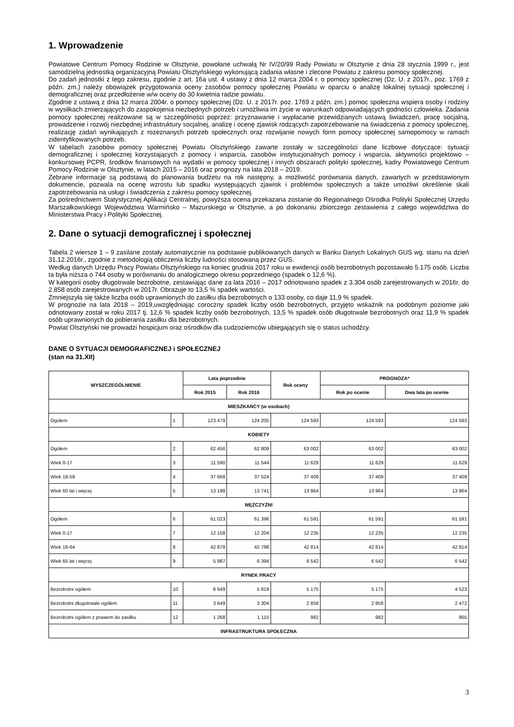1. Wprowadzenie
Powiatowe Centrum Pomocy Rodzinie w Olsztynie, powołane uchwałą Nr IV/20/99 Rady Powiatu w Olsztynie z dnia 28 stycznia 1999 r., jest samodzielną jednostką organizacyjną Powiatu Olsztyńskiego wykonującą zadania własne i zlecone Powiatu z zakresu pomocy społecznej.
Do zadań jednostki z tego zakresu, zgodnie z art. 16a ust. 4 ustawy z dnia 12 marca 2004 r. o pomocy społecznej (Dz. U. z 2017r., poz. 1769 z późn. zm.) należy obowiązek przygotowania oceny zasobów pomocy społecznej Powiatu w oparciu o analizę lokalnej sytuacji społecznej i demograficznej oraz przedłożenie w/w oceny do 30 kwietnia radzie powiatu.
Zgodnie z ustawą z dnia 12 marca 2004r. o pomocy społecznej (Dz. U. z 2017r. poz. 1769 z późn. zm.) pomoc społeczna wspiera osoby i rodziny w wysiłkach zmierzających do zaspokojenia niezbędnych potrzeb i umożliwia im życie w warunkach odpowiadających godności człowieka. Zadania pomocy społecznej realizowane są w szczególności poprzez: przyznawanie i wypłacanie przewidzianych ustawą świadczeń, pracę socjalną, prowadzenie i rozwój niezbędnej infrastruktury socjalnej, analizę i ocenę zjawisk rodzących zapotrzebowanie na świadczenia z pomocy społecznej, realizację zadań wynikających z rozeznanych potrzeb społecznych oraz rozwijanie nowych form pomocy społecznej samopomocy w ramach zidentyfikowanych potrzeb.
W tabelach zasobów pomocy społecznej Powiatu Olsztyńskiego zawarte zostały w szczególności dane liczbowe dotyczące: sytuacji demograficznej i społecznej korzystających z pomocy i wsparcia, zasobów instytucjonalnych pomocy i wsparcia, aktywności projektowo – konkursowej PCPR, środków finansowych na wydatki w pomocy społecznej i innych obszarach polityki społecznej, kadry Powiatowego Centrum Pomocy Rodzinie w Olsztynie, w latach 2015 – 2016 oraz prognozy na lata 2018 – 2019.
Zebrane informacje są podstawą do planowania budżetu na rok następny, a możliwość porównania danych, zawartych w przedstawionym dokumencie, pozwala na ocenę wzrostu lub spadku występujących zjawisk i problemów społecznych a także umożliwi określenie skali zapotrzebowania na usługi i świadczenia z zakresu pomocy społecznej.
Za pośrednictwem Statystycznej Aplikacji Centralnej, powyższa ocena przekazana zostanie do Regionalnego Ośrodka Polityki Społecznej Urzędu Marszałkowskiego Województwa Warmińsko – Mazurskiego w Olsztynie, a po dokonaniu zbiorczego zestawienia z całego województwa do Ministerstwa Pracy i Polityki Społecznej.
2. Dane o sytuacji demograficznej i społecznej
Tabela 2 wiersze 1 – 9 zasilane zostały automatycznie na podstawie publikowanych danych w Banku Danych Lokalnych GUS wg. stanu na dzień 31.12.2016r., zgodnie z metodologią obliczenia liczby ludności stosowaną przez GUS.
Według danych Urzędu Pracy Powiatu Olsztyńskiego na koniec grudnia 2017 roku w ewidencji osób bezrobotnych pozostawało 5.175 osób. Liczba ta była niższa o 744 osoby w porównaniu do analogicznego okresu poprzedniego (spadek o 12,6 %).
W kategorii osoby długotrwale bezrobotne, zestawiając dane za lata 2016 – 2017 odnotowano spadek z 3.304 osób zarejestrowanych w 2016r. do 2.858 osób zarejestrowanych w 2017r. Obrazuje to 13,5 % spadek wartości.
Zmniejszyła się także liczba osób uprawnionych do zasiłku dla bezrobotnych o 133 osoby, co daje 11,9 % spadek.
W prognozie na lata 2018 – 2019,uwzględniając coroczny spadek liczby osób bezrobotnych, przyjęto wskaźnik na podobnym poziomie jaki odnotowany został w roku 2017 tj. 12,6 % spadek liczby osób bezrobotnych, 13,5 % spadek osób długotrwale bezrobotnych oraz 11,9 % spadek osób uprawnionych do pobierania zasiłku dla bezrobotnych.
Powiat Olsztyński nie prowadzi hospicjum oraz ośrodków dla cudzoziemców ubiegających się o status uchodźcy.
DANE O SYTUACJI DEMOGRAFICZNEJ i SPOŁECZNEJ
(stan na 31.XII)
| WYSZCZEGÓLNIENIE | | Lata poprzednie | | Rok oceny | PROGNOZA* | |
| --- | --- | --- | --- | --- | --- | --- |
| | | Rok 2015 | Rok 2016 | | Rok po ocenie | Dwa lata po ocenie |
| MIESZKAŃCY (w osobach) | | | | | | |
| Ogółem | 1 | 123 479 | 124 205 | 124 593 | 124 593 | 124 593 |
| KOBIETY | | | | | | |
| Ogółem | 2 | 62 456 | 62 809 | 63 002 | 63 002 | 63 002 |
| Wiek 0-17 | 3 | 11 590 | 11 544 | 11 629 | 11 629 | 11 629 |
| Wiek 18-59 | 4 | 37 668 | 37 524 | 37 409 | 37 409 | 37 409 |
| Wiek 60 lat i więcej | 5 | 13 198 | 13 741 | 13 964 | 13 964 | 13 964 |
| MĘŻCZYŹNI | | | | | | |
| Ogółem | 6 | 61 023 | 61 396 | 61 591 | 61 591 | 61 591 |
| Wiek 0-17 | 7 | 12 158 | 12 204 | 12 235 | 12 235 | 12 235 |
| Wiek 18-64 | 8 | 42 878 | 42 798 | 42 814 | 42 814 | 42 814 |
| Wiek 65 lat i więcej | 9 | 5 987 | 6 394 | 6 542 | 6 542 | 6 542 |
| RYNEK PRACY | | | | | | |
| Bezrobotni ogółem | 10 | 6 649 | 5 919 | 5 175 | 5 175 | 4 523 |
| Bezrobotni długotrwale ogółem | 11 | 3 649 | 3 304 | 2 858 | 2 858 | 2 472 |
| Bezrobotni ogółem z prawem do zasiłku | 12 | 1 268 | 1 115 | 982 | 982 | 865 |
| INFRASTRUKTURA SPOŁECZNA | | | | | | |
3